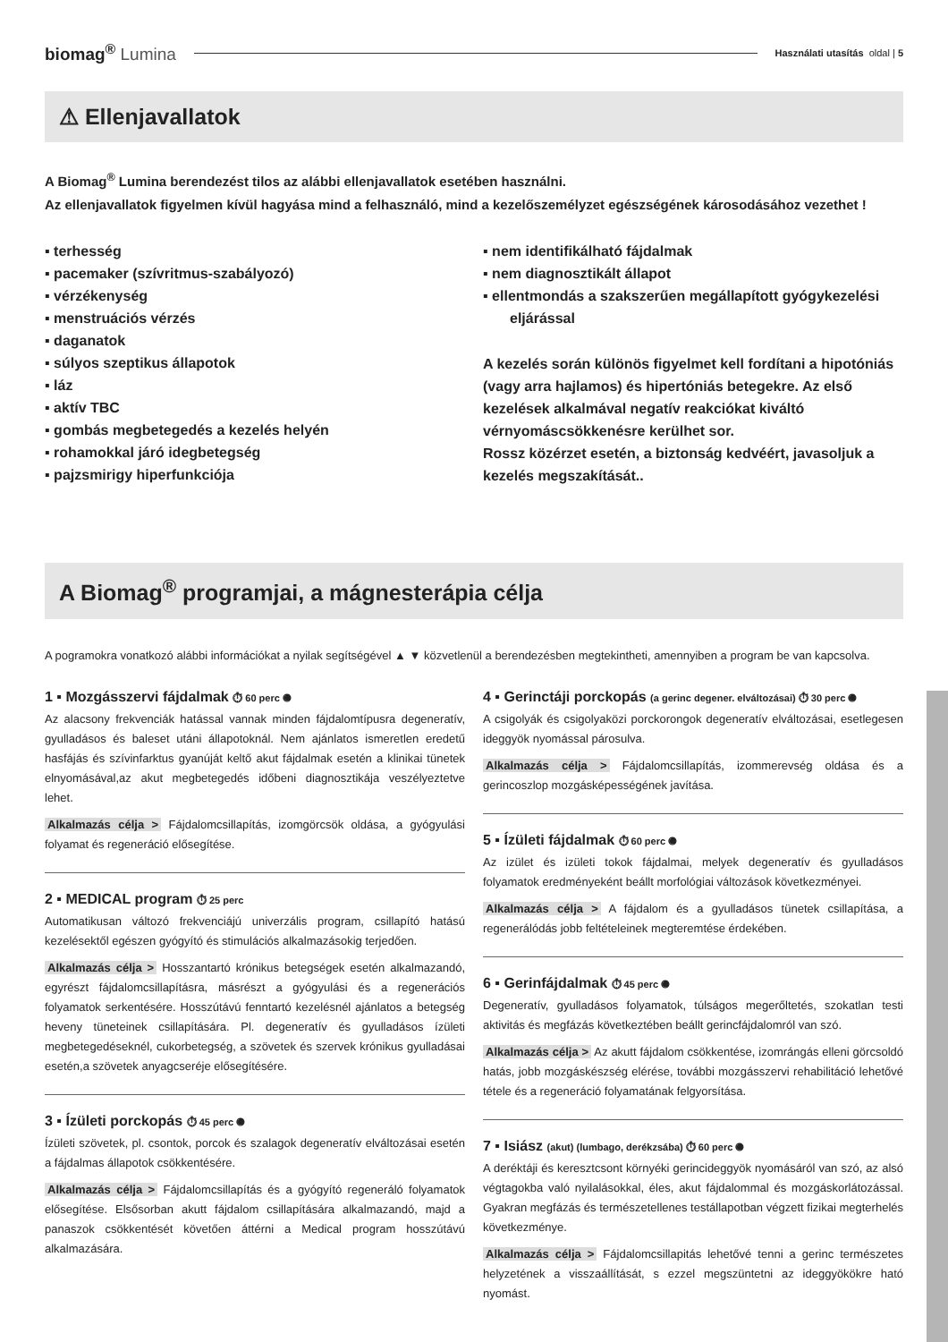biomag<sup>®</sup> Lumina
Használati utasítás oldal | 5
⚠ Ellenjavallatok
A Biomag<sup>®</sup> Lumina berendezést tilos az alábbi ellenjavallatok esetében használni.
Az ellenjavallatok figyelmen kívül hagyása mind a felhasználó, mind a kezelőszemélyzet egészségének károsodásához vezethet !
▪ terhesség
▪ pacemaker (szívritmus-szabályozó)
▪ vérzékenység
▪ menstruációs vérzés
▪ daganatok
▪ súlyos szeptikus állapotok
▪ láz
▪ aktív TBC
▪ gombás megbetegedés a kezelés helyén
▪ rohamokkal járó idegbetegség
▪ pajzsmirigy hiperfunkciója
▪ nem identifikálható fájdalmak
▪ nem diagnosztikált állapot
▪ ellentmondás a szakszerűen megállapított gyógykezelési eljárással
A kezelés során különös figyelmet kell fordítani a hipotóniás (vagy arra hajlamos) és hipertóniás betegekre. Az első kezelések alkalmával negatív reakciókat kiváltó vérnyomáscsökkenésre kerülhet sor.
Rossz közérzet esetén, a biztonság kedvéért, javasoljuk a kezelés megszakítását..
A Biomag<sup>®</sup> programjai, a mágnesterápia célja
A pogramokra vonatkozó alábbi információkat a nyilak segítségével ▲ ▼ közvetlenül a berendezésben megtekintheti, amennyiben a program be van kapcsolva.
1 ▪ Mozgásszervi fájdalmak ⏱ 60 perc ◉
Az alacsony frekvenciák hatással vannak minden fájdalomtípusra degeneratív, gyulladásos és baleset utáni állapotoknál. Nem ajánlatos ismeretlen eredetű hasfájás és szívinfarktus gyanúját keltő akut fájdalmak esetén a klinikai tünetek elnyomásával,az akut megbetegedés időbeni diagnosztikája veszélyeztetve lehet.
Alkalmazás célja > Fájdalomcsillapítás, izomgörcsök oldása, a gyógyulási folyamat és regeneráció elősegítése.
2 ▪ MEDICAL program ⏱ 25 perc
Automatikusan változó frekvenciájú univerzális program, csillapító hatású kezelésektől egészen gyógyító és stimulációs alkalmazásokig terjedően.
Alkalmazás célja > Hosszantartó krónikus betegségek esetén alkalmazandó, egyrészt fájdalomcsillapításra, másrészt a gyógyulási és a regenerációs folyamatok serkentésére. Hosszútávú fenntartó kezelésnél ajánlatos a betegség heveny tüneteinek csillapítására. Pl. degeneratív és gyulladásos ízületi megbetegedéseknél, cukorbetegség, a szövetek és szervek krónikus gyulladásai esetén,a szövetek anyagcseréje elősegítésére.
3 ▪ Ízületi porckopás ⏱ 45 perc ◉
Ízületi szövetek, pl. csontok, porcok és szalagok degeneratív elváltozásai esetén a fájdalmas állapotok csökkentésére.
Alkalmazás célja > Fájdalomcsillapítás és a gyógyító regeneráló folyamatok elősegítése. Elsősorban akutt fájdalom csillapítására alkalmazandó, majd a panaszok csökkentését követően áttérni a Medical program hosszútávú alkalmazására.
4 ▪ Gerinctáji porckopás (a gerinc degener. elváltozásai) ⏱ 30 perc ◉
A csigolyák és csigolyaközi porckorongok degeneratív elváltozásai, esetlegesen ideggyök nyomással párosulva.
Alkalmazás célja > Fájdalomcsillapítás, izommerevség oldása és a gerincoszlop mozgásképességének javítása.
5 ▪ Ízületi fájdalmak ⏱ 60 perc ◉
Az izület és izületi tokok fájdalmai, melyek degeneratív és gyulladásos folyamatok eredményeként beállt morfológiai változások következményei.
Alkalmazás célja > A fájdalom és a gyulladásos tünetek csillapítása, a regenerálódás jobb feltételeinek megteremtése érdekében.
6 ▪ Gerinfájdalmak ⏱ 45 perc ◉
Degeneratív, gyulladásos folyamatok, túlságos megerőltetés, szokatlan testi aktivitás és megfázás következtében beállt gerincfájdalomról van szó.
Alkalmazás célja > Az akutt fájdalom csökkentése, izomrángás elleni görcsoldó hatás, jobb mozgáskészség elérése, további mozgásszervi rehabilitáció lehetővé tétele és a regeneráció folyamatának felgyorsítása.
7 ▪ Isiász (akut) (lumbago, derékzsába) ⏱ 60 perc ◉
A deréktáji és keresztcsont környéki gerincideggyök nyomásáról van szó, az alsó végtagokba való nyilalásokkal, éles, akut fájdalommal és mozgáskorlátozással. Gyakran megfázás és természetellenes testállapotban végzett fizikai megterhelés következménye.
Alkalmazás célja > Fájdalomcsillapitás lehetővé tenni a gerinc természetes helyzetének a visszaállítását, s ezzel megszüntetni az ideggyökökre ható nyomást.